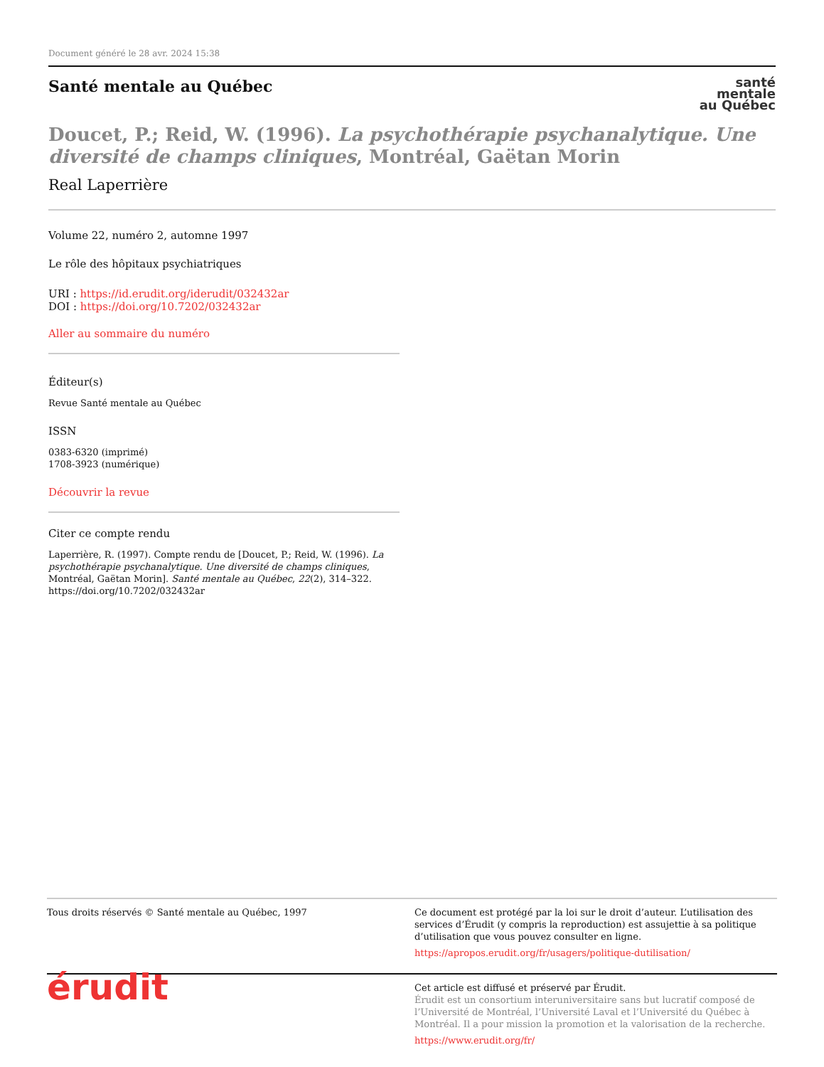Document généré le 28 avr. 2024 15:38
Santé mentale au Québec
santé
mentale
au Québec
Doucet, P.; Reid, W. (1996). La psychothérapie psychanalytique. Une diversité de champs cliniques, Montréal, Gaëtan Morin
Real Laperrière
Volume 22, numéro 2, automne 1997
Le rôle des hôpitaux psychiatriques
URI : https://id.erudit.org/iderudit/032432ar
DOI : https://doi.org/10.7202/032432ar
Aller au sommaire du numéro
Éditeur(s)
Revue Santé mentale au Québec
ISSN
0383-6320 (imprimé)
1708-3923 (numérique)
Découvrir la revue
Citer ce compte rendu
Laperrière, R. (1997). Compte rendu de [Doucet, P.; Reid, W. (1996). La psychothérapie psychanalytique. Une diversité de champs cliniques, Montréal, Gaëtan Morin]. Santé mentale au Québec, 22(2), 314–322. https://doi.org/10.7202/032432ar
Tous droits réservés © Santé mentale au Québec, 1997 Ce document est protégé par la loi sur le droit d’auteur. L’utilisation des services d’Érudit (y compris la reproduction) est assujettie à sa politique d’utilisation que vous pouvez consulter en ligne.
https://apropos.erudit.org/fr/usagers/politique-dutilisation/
érudit
Cet article est diffusé et préservé par Érudit.
Érudit est un consortium interuniversitaire sans but lucratif composé de l’Université de Montréal, l’Université Laval et l’Université du Québec à Montréal. Il a pour mission la promotion et la valorisation de la recherche.
https://www.erudit.org/fr/